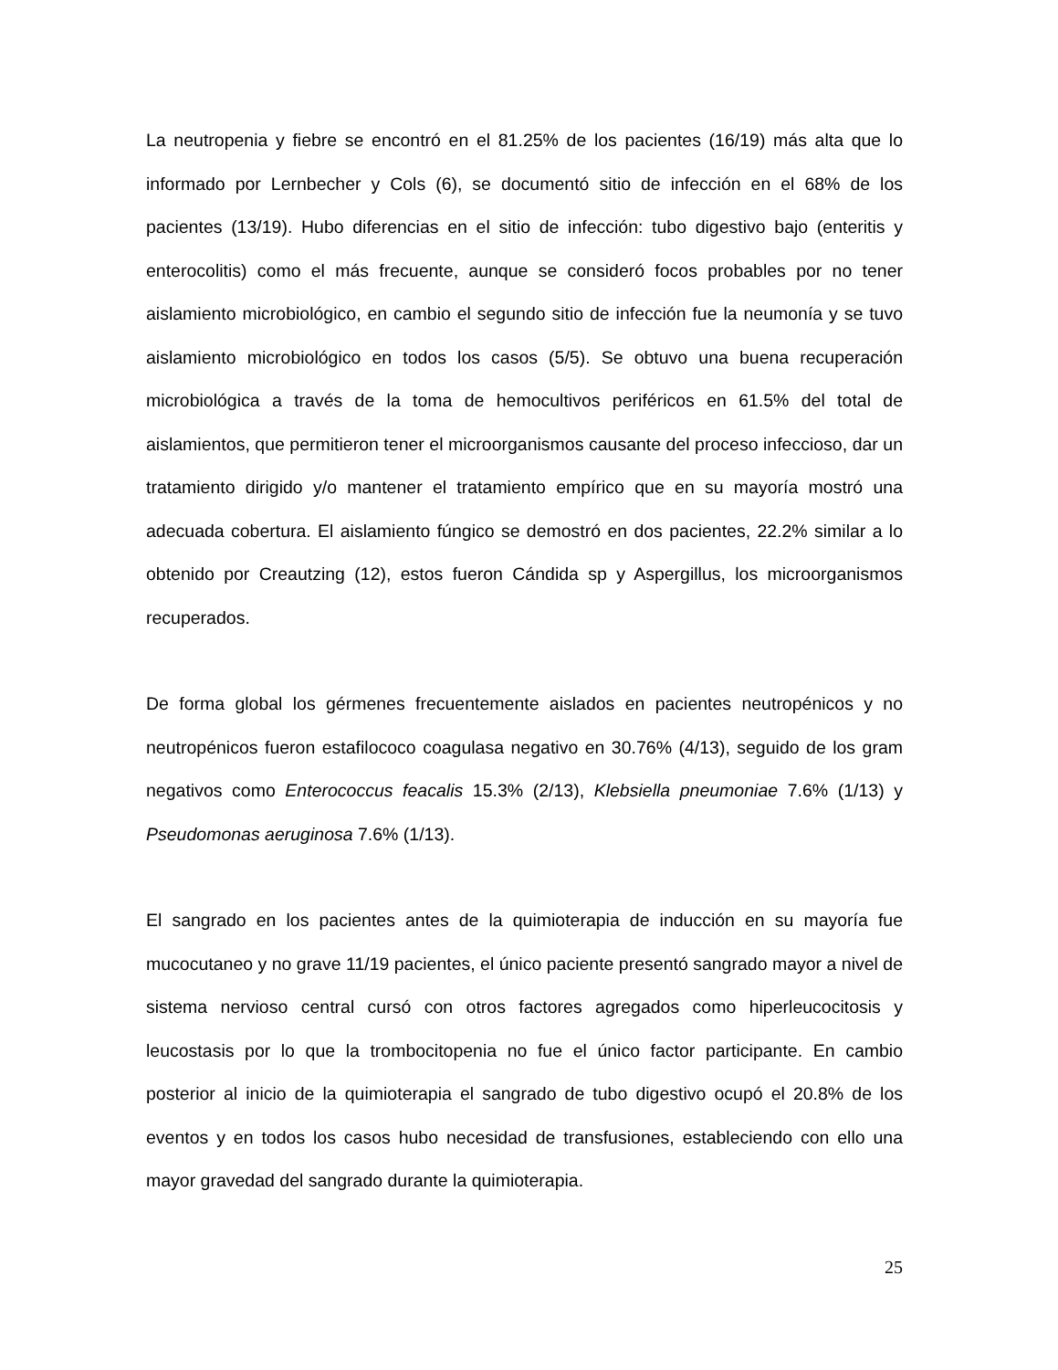La neutropenia y fiebre se encontró en el 81.25% de los pacientes (16/19) más alta que lo informado por Lernbecher y Cols (6), se documentó sitio de infección en el 68% de los pacientes (13/19). Hubo diferencias en el sitio de infección: tubo digestivo bajo (enteritis y enterocolitis) como el más frecuente, aunque se consideró focos probables por no tener aislamiento microbiológico, en cambio el segundo sitio de infección fue la neumonía y se tuvo aislamiento microbiológico en todos los casos (5/5). Se obtuvo una buena recuperación microbiológica a través de la toma de hemocultivos periféricos en 61.5% del total de aislamientos, que permitieron tener el microorganismos causante del proceso infeccioso, dar un tratamiento dirigido y/o mantener el tratamiento empírico que en su mayoría mostró una adecuada cobertura. El aislamiento fúngico se demostró en dos pacientes, 22.2% similar a lo obtenido por Creautzing (12), estos fueron Cándida sp y Aspergillus, los microorganismos recuperados.
De forma global los gérmenes frecuentemente aislados en pacientes neutropénicos y no neutropénicos fueron estafilococo coagulasa negativo en 30.76% (4/13), seguido de los gram negativos como Enterococcus feacalis 15.3% (2/13), Klebsiella pneumoniae 7.6% (1/13) y Pseudomonas aeruginosa 7.6% (1/13).
El sangrado en los pacientes antes de la quimioterapia de inducción en su mayoría fue mucocutaneo y no grave 11/19 pacientes, el único paciente presentó sangrado mayor a nivel de sistema nervioso central cursó con otros factores agregados como hiperleucocitosis y leucostasis por lo que la trombocitopenia no fue el único factor participante. En cambio posterior al inicio de la quimioterapia el sangrado de tubo digestivo ocupó el 20.8% de los eventos y en todos los casos hubo necesidad de transfusiones, estableciendo con ello una mayor gravedad del sangrado durante la quimioterapia.
25